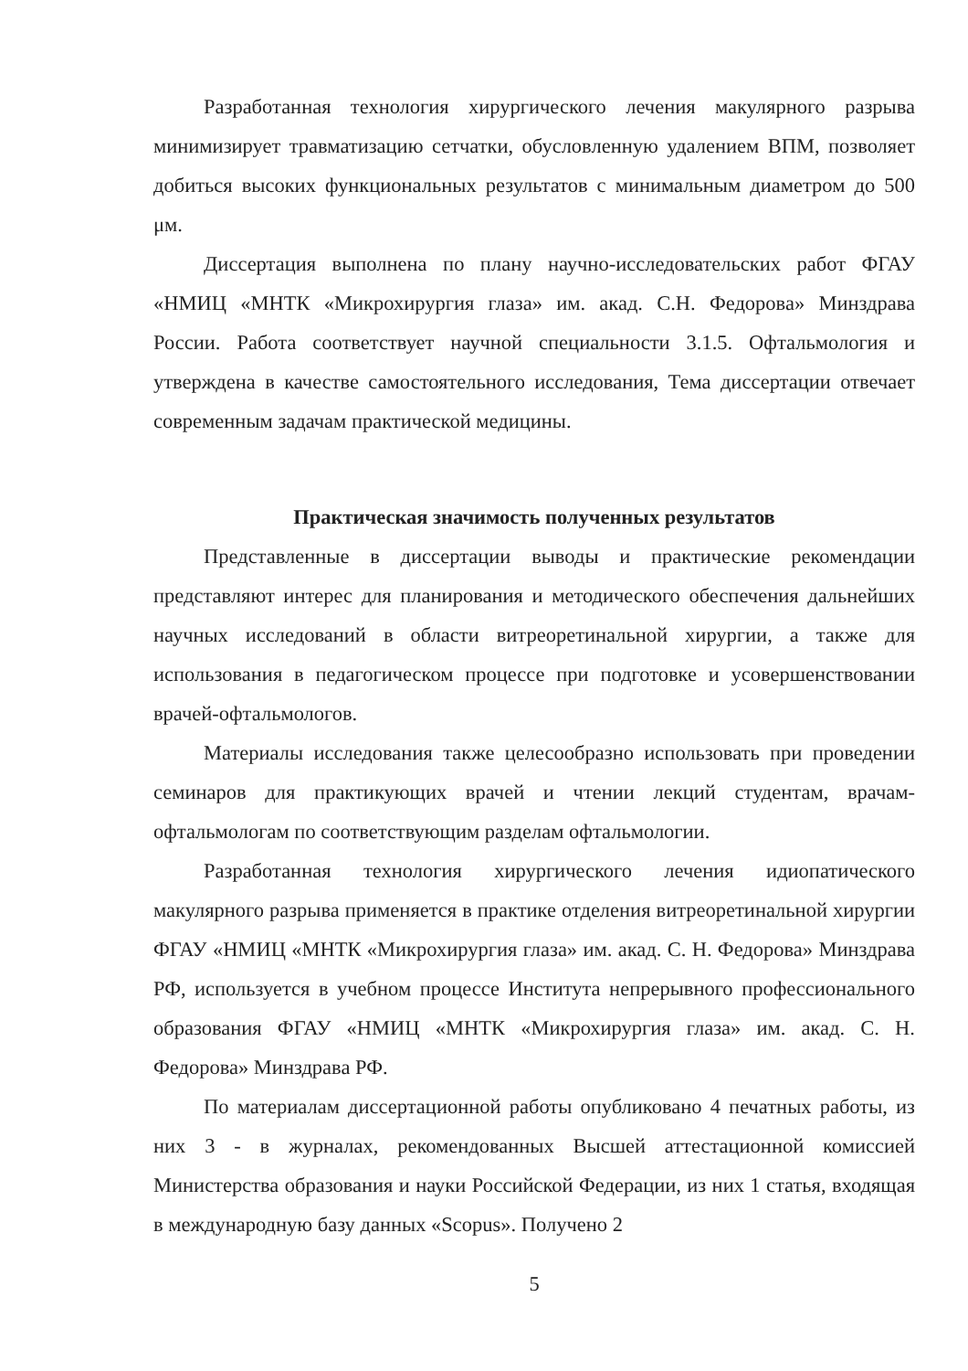Разработанная технология хирургического лечения макулярного разрыва минимизирует травматизацию сетчатки, обусловленную удалением ВПМ, позволяет добиться высоких функциональных результатов с минимальным диаметром до 500 μм.
Диссертация выполнена по плану научно-исследовательских работ ФГАУ «НМИЦ «МНТК «Микрохирургия глаза» им. акад. С.Н. Федорова» Минздрава России. Работа соответствует научной специальности 3.1.5. Офтальмология и утверждена в качестве самостоятельного исследования, Тема диссертации отвечает современным задачам практической медицины.
Практическая значимость полученных результатов
Представленные в диссертации выводы и практические рекомендации представляют интерес для планирования и методического обеспечения дальнейших научных исследований в области витреоретинальной хирургии, а также для использования в педагогическом процессе при подготовке и усовершенствовании врачей-офтальмологов.
Материалы исследования также целесообразно использовать при проведении семинаров для практикующих врачей и чтении лекций студентам, врачам-офтальмологам по соответствующим разделам офтальмологии.
Разработанная технология хирургического лечения идиопатического макулярного разрыва применяется в практике отделения витреоретинальной хирургии ФГАУ «НМИЦ «МНТК «Микрохирургия глаза» им. акад. С. Н. Федорова» Минздрава РФ, используется в учебном процессе Института непрерывного профессионального образования ФГАУ «НМИЦ «МНТК «Микрохирургия глаза» им. акад. С. Н. Федорова» Минздрава РФ.
По материалам диссертационной работы опубликовано 4 печатных работы, из них 3 - в журналах, рекомендованных Высшей аттестационной комиссией Министерства образования и науки Российской Федерации, из них 1 статья, входящая в международную базу данных «Scopus». Получено 2
5